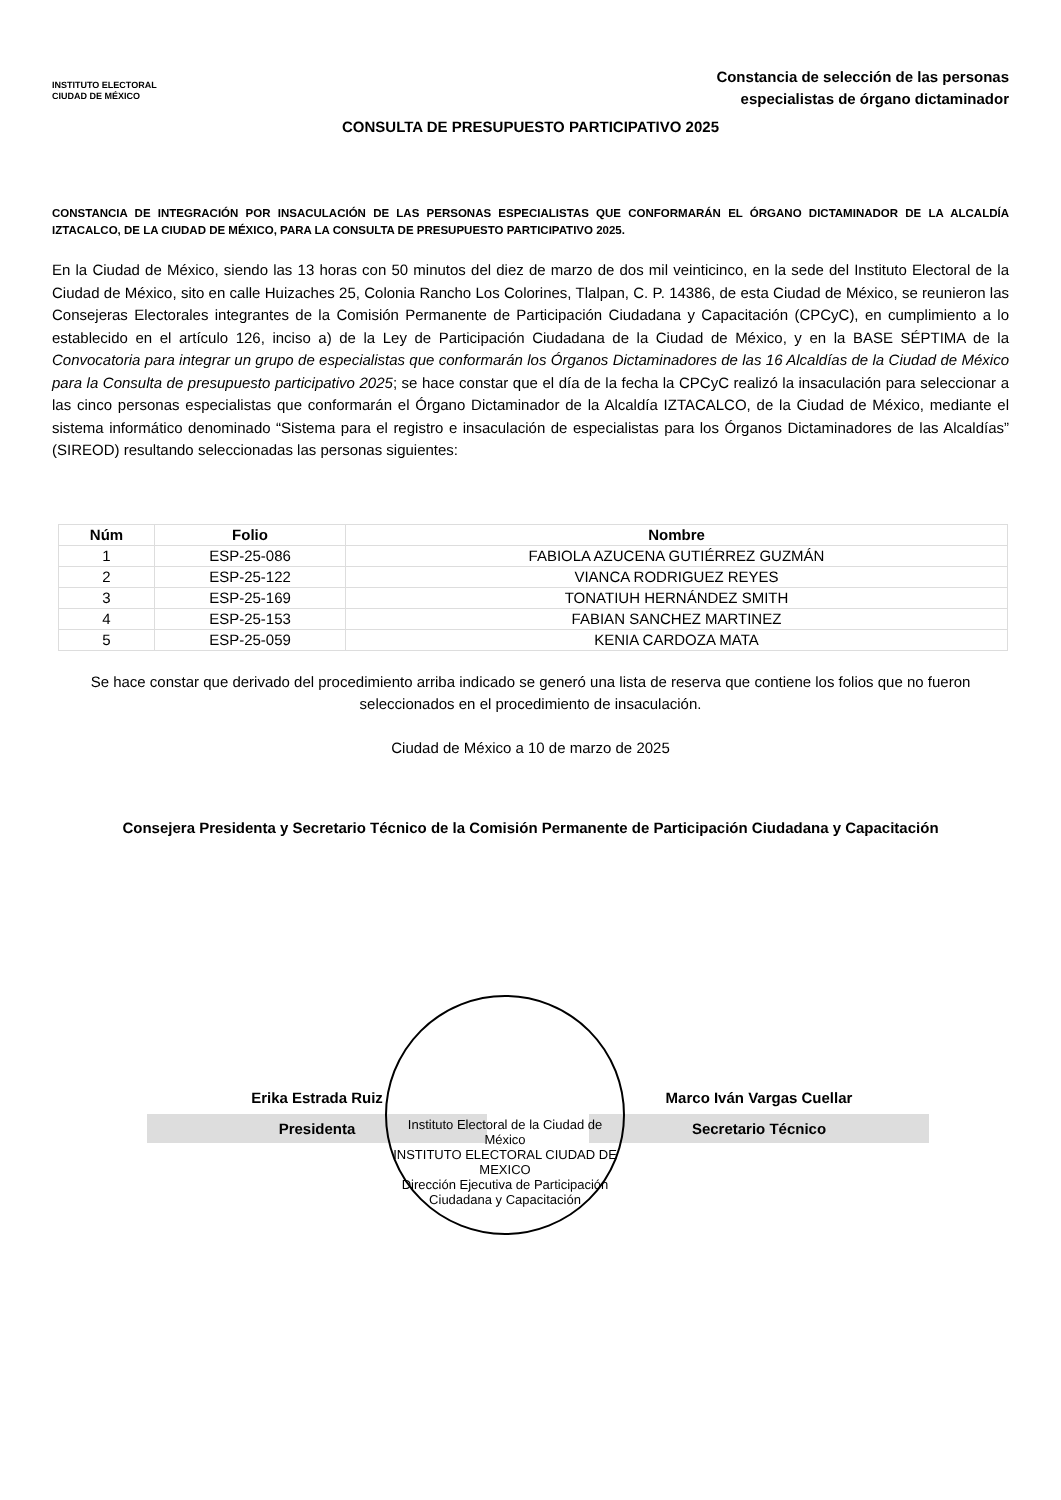INSTITUTO ELECTORAL
CIUDAD DE MÉXICO
Constancia de selección de las personas
especialistas de órgano dictaminador
CONSULTA DE PRESUPUESTO PARTICIPATIVO 2025
CONSTANCIA DE INTEGRACIÓN POR INSACULACIÓN DE LAS PERSONAS ESPECIALISTAS QUE CONFORMARÁN EL ÓRGANO DICTAMINADOR DE LA ALCALDÍA IZTACALCO, DE LA CIUDAD DE MÉXICO, PARA LA CONSULTA DE PRESUPUESTO PARTICIPATIVO 2025.
En la Ciudad de México, siendo las 13 horas con 50 minutos del diez de marzo de dos mil veinticinco, en la sede del Instituto Electoral de la Ciudad de México, sito en calle Huizaches 25, Colonia Rancho Los Colorines, Tlalpan, C. P. 14386, de esta Ciudad de México, se reunieron las Consejeras Electorales integrantes de la Comisión Permanente de Participación Ciudadana y Capacitación (CPCyC), en cumplimiento a lo establecido en el artículo 126, inciso a) de la Ley de Participación Ciudadana de la Ciudad de México, y en la BASE SÉPTIMA de la Convocatoria para integrar un grupo de especialistas que conformarán los Órganos Dictaminadores de las 16 Alcaldías de la Ciudad de México para la Consulta de presupuesto participativo 2025; se hace constar que el día de la fecha la CPCyC realizó la insaculación para seleccionar a las cinco personas especialistas que conformarán el Órgano Dictaminador de la Alcaldía IZTACALCO, de la Ciudad de México, mediante el sistema informático denominado “Sistema para el registro e insaculación de especialistas para los Órganos Dictaminadores de las Alcaldías” (SIREOD) resultando seleccionadas las personas siguientes:
| Núm | Folio | Nombre |
| --- | --- | --- |
| 1 | ESP-25-086 | FABIOLA AZUCENA GUTIÉRREZ GUZMÁN |
| 2 | ESP-25-122 | VIANCA RODRIGUEZ REYES |
| 3 | ESP-25-169 | TONATIUH HERNÁNDEZ SMITH |
| 4 | ESP-25-153 | FABIAN SANCHEZ MARTINEZ |
| 5 | ESP-25-059 | KENIA CARDOZA MATA |
Se hace constar que derivado del procedimiento arriba indicado se generó una lista de reserva que contiene los folios que no fueron seleccionados en el procedimiento de insaculación.
Ciudad de México a 10 de marzo de 2025
Consejera Presidenta y Secretario Técnico de la Comisión Permanente de Participación Ciudadana y Capacitación
Instituto Electoral de la Ciudad de México
INSTITUTO ELECTORAL CIUDAD DE MEXICO
Dirección Ejecutiva de Participación Ciudadana y Capacitación
Erika Estrada Ruiz
Presidenta
Marco Iván Vargas Cuellar
Secretario Técnico